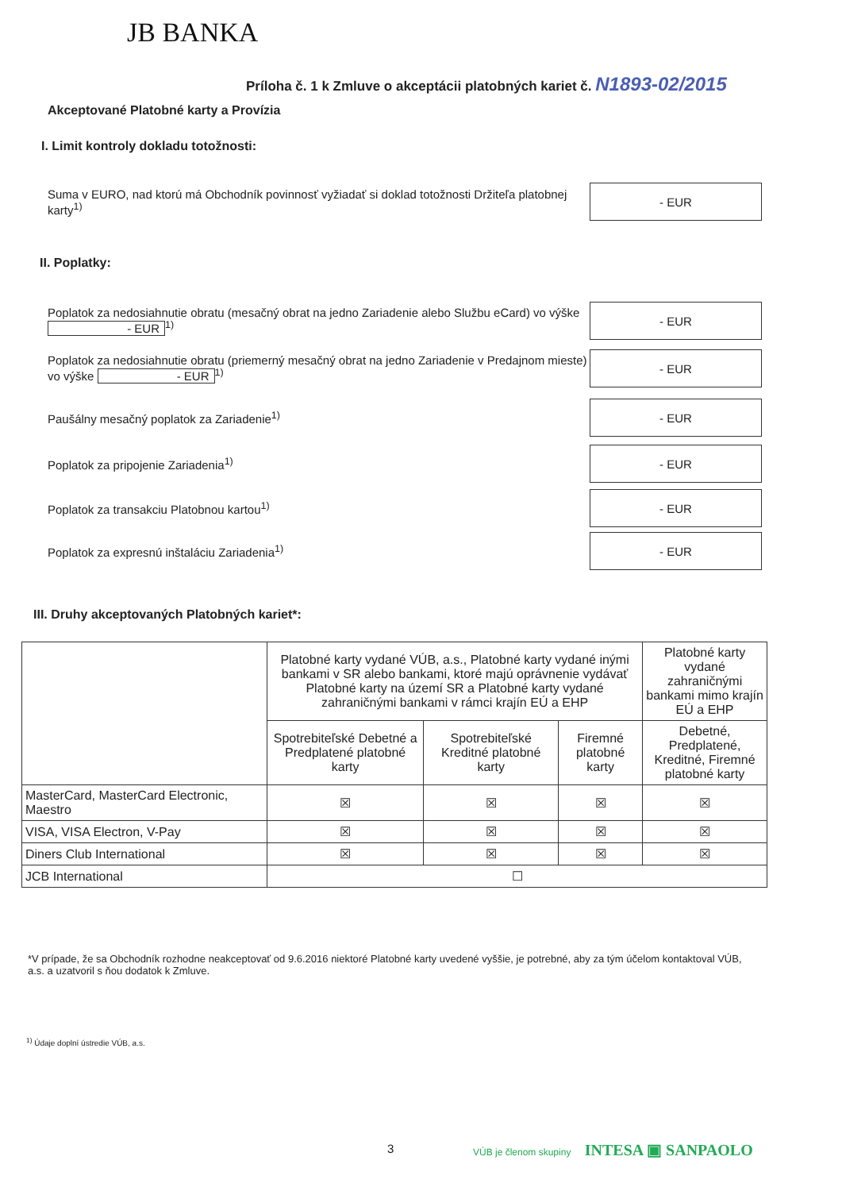JB BANKA
Príloha č. 1 k Zmluve o akceptácii platobných kariet č. N1893-02/2015
Akceptované Platobné karty a Provízia
I. Limit kontroly dokladu totožnosti:
Suma v EURO, nad ktorú má Obchodník povinnosť vyžiadať si doklad totožnosti Držiteľa platobnej karty<sup>1)</sup>
- EUR
II. Poplatky:
Poplatok za nedosiahnutie obratu (mesačný obrat na jedno Zariadenie alebo Službu eCard) vo výške - EUR<sup>1)</sup>
- EUR
Poplatok za nedosiahnutie obratu (priemerný mesačný obrat na jedno Zariadenie v Predajnom mieste) vo výške - EUR<sup>1)</sup>
- EUR
Paušálny mesačný poplatok za Zariadenie<sup>1)</sup>
- EUR
Poplatok za pripojenie Zariadenia<sup>1)</sup>
- EUR
Poplatok za transakciu Platobnou kartou<sup>1)</sup>
- EUR
Poplatok za expresnú inštaláciu Zariadenia<sup>1)</sup>
- EUR
III. Druhy akceptovaných Platobných kariet*:
| | Platobné karty vydané VÚB, a.s., Platobné karty vydané inými bankami v SR alebo bankami, ktoré majú oprávnenie vydávať Platobné karty na území SR a Platobné karty vydané zahraničnými bankami v rámci krajín EÚ a EHP | | | Platobné karty vydané zahraničnými bankami mimo krajín EÚ a EHP |
| --- | --- | --- | --- | --- |
| | Spotrebiteľské Debetné a Predplatené platobné karty | Spotrebiteľské Kreditné platobné karty | Firemné platobné karty | Debetné, Predplatené, Kreditné, Firemné platobné karty |
| MasterCard, MasterCard Electronic, Maestro | ☒ | ☒ | ☒ | ☒ |
| VISA, VISA Electron, V-Pay | ☒ | ☒ | ☒ | ☒ |
| Diners Club International | ☒ | ☒ | ☒ | ☒ |
| JCB International | ☐ | | | |
*V prípade, že sa Obchodník rozhodne neakceptovať od 9.6.2016 niektoré Platobné karty uvedené vyššie, je potrebné, aby za tým účelom kontaktoval VÚB, a.s. a uzatvoril s ňou dodatok k Zmluve.
<sup>1)</sup> Údaje doplní ústredie VÚB, a.s.
3
VÚB je členom skupiny INTESA ▣ SANPAOLO